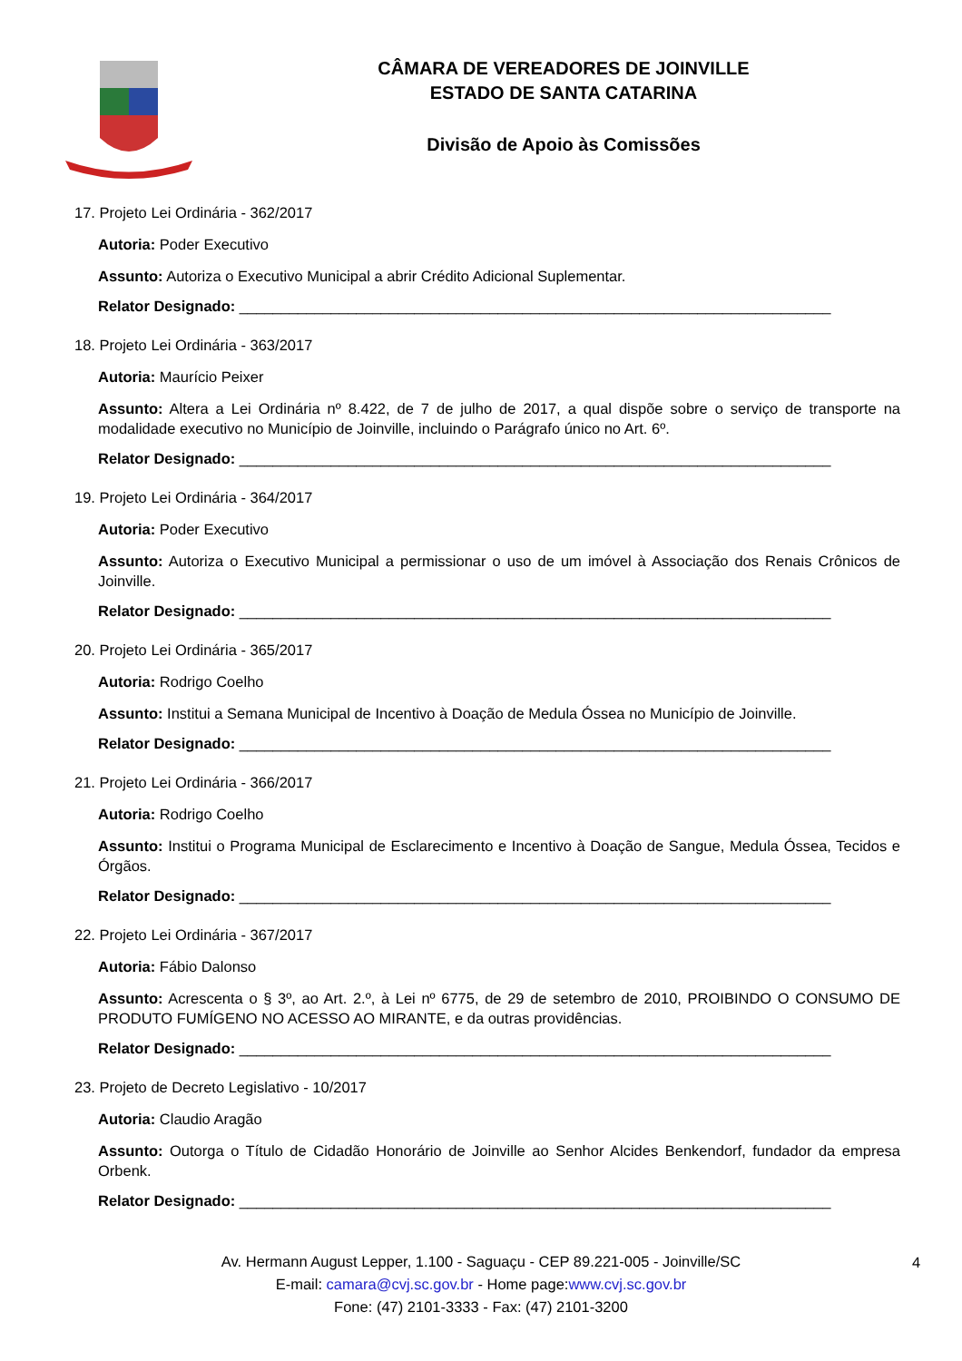CÂMARA DE VEREADORES DE JOINVILLE
ESTADO DE SANTA CATARINA
Divisão de Apoio às Comissões
17. Projeto Lei Ordinária - 362/2017
Autoria: Poder Executivo
Assunto: Autoriza o Executivo Municipal a abrir Crédito Adicional Suplementar.
Relator Designado: _______________________________________________________________________
18. Projeto Lei Ordinária - 363/2017
Autoria: Maurício Peixer
Assunto: Altera a Lei Ordinária nº 8.422, de 7 de julho de 2017, a qual dispõe sobre o serviço de transporte na modalidade executivo no Município de Joinville, incluindo o Parágrafo único no Art. 6º.
Relator Designado: _______________________________________________________________________
19. Projeto Lei Ordinária - 364/2017
Autoria: Poder Executivo
Assunto: Autoriza o Executivo Municipal a permissionar o uso de um imóvel à Associação dos Renais Crônicos de Joinville.
Relator Designado: _______________________________________________________________________
20. Projeto Lei Ordinária - 365/2017
Autoria: Rodrigo Coelho
Assunto: Institui a Semana Municipal de Incentivo à Doação de Medula Óssea no Município de Joinville.
Relator Designado: _______________________________________________________________________
21. Projeto Lei Ordinária - 366/2017
Autoria: Rodrigo Coelho
Assunto: Institui o Programa Municipal de Esclarecimento e Incentivo à Doação de Sangue, Medula Óssea, Tecidos e Órgãos.
Relator Designado: _______________________________________________________________________
22. Projeto Lei Ordinária - 367/2017
Autoria: Fábio Dalonso
Assunto: Acrescenta o § 3º, ao Art. 2.º, à Lei nº 6775, de 29 de setembro de 2010, PROIBINDO O CONSUMO DE PRODUTO FUMÍGENO NO ACESSO AO MIRANTE, e da outras providências.
Relator Designado: _______________________________________________________________________
23. Projeto de Decreto Legislativo - 10/2017
Autoria: Claudio Aragão
Assunto: Outorga o Título de Cidadão Honorário de Joinville ao Senhor Alcides Benkendorf, fundador da empresa Orbenk.
Relator Designado: _______________________________________________________________________
Av. Hermann August Lepper, 1.100 - Saguaçu - CEP 89.221-005 - Joinville/SC
E-mail: camara@cvj.sc.gov.br - Home page:www.cvj.sc.gov.br
Fone: (47) 2101-3333 - Fax: (47) 2101-3200
4